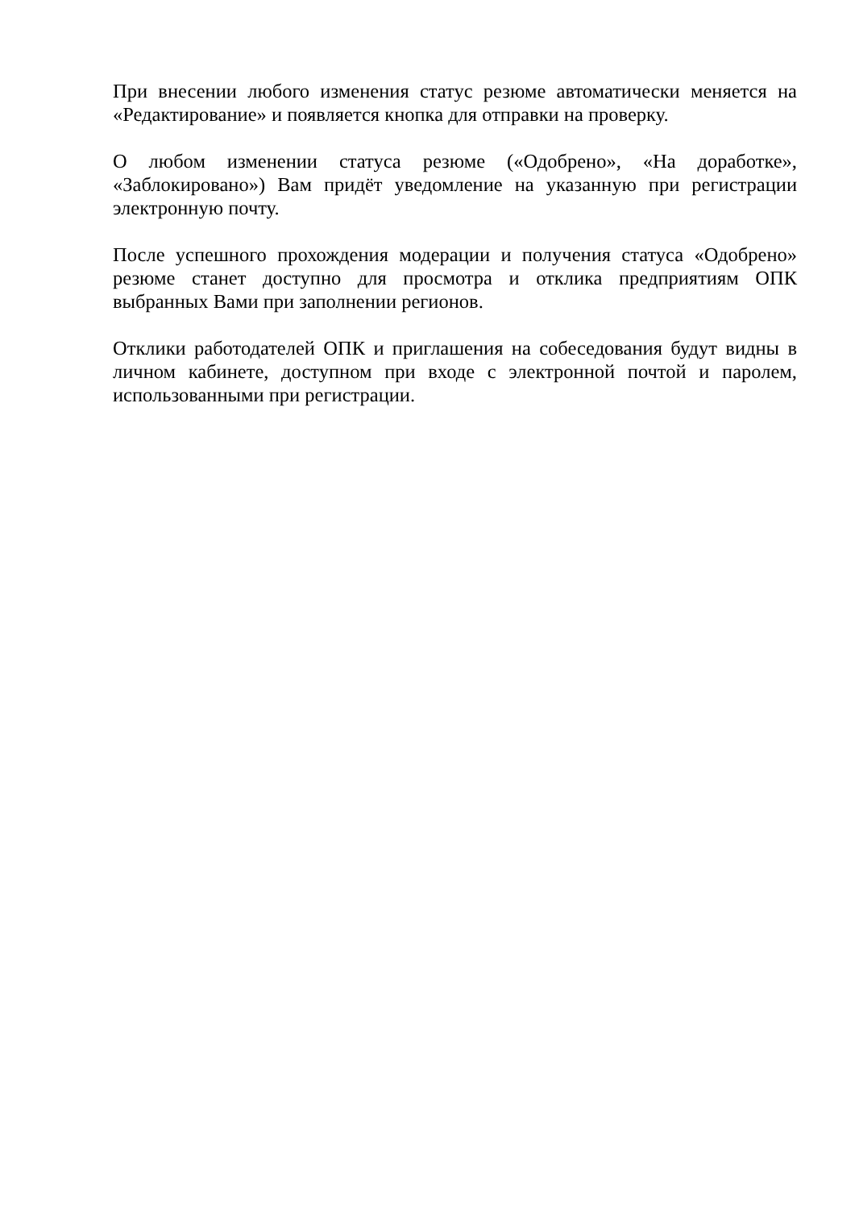При внесении любого изменения статус резюме автоматически меняется на «Редактирование» и появляется кнопка для отправки на проверку.
О любом изменении статуса резюме («Одобрено», «На доработке», «Заблокировано») Вам придёт уведомление на указанную при регистрации электронную почту.
После успешного прохождения модерации и получения статуса «Одобрено» резюме станет доступно для просмотра и отклика предприятиям ОПК выбранных Вами при заполнении регионов.
Отклики работодателей ОПК и приглашения на собеседования будут видны в личном кабинете, доступном при входе с электронной почтой и паролем, использованными при регистрации.